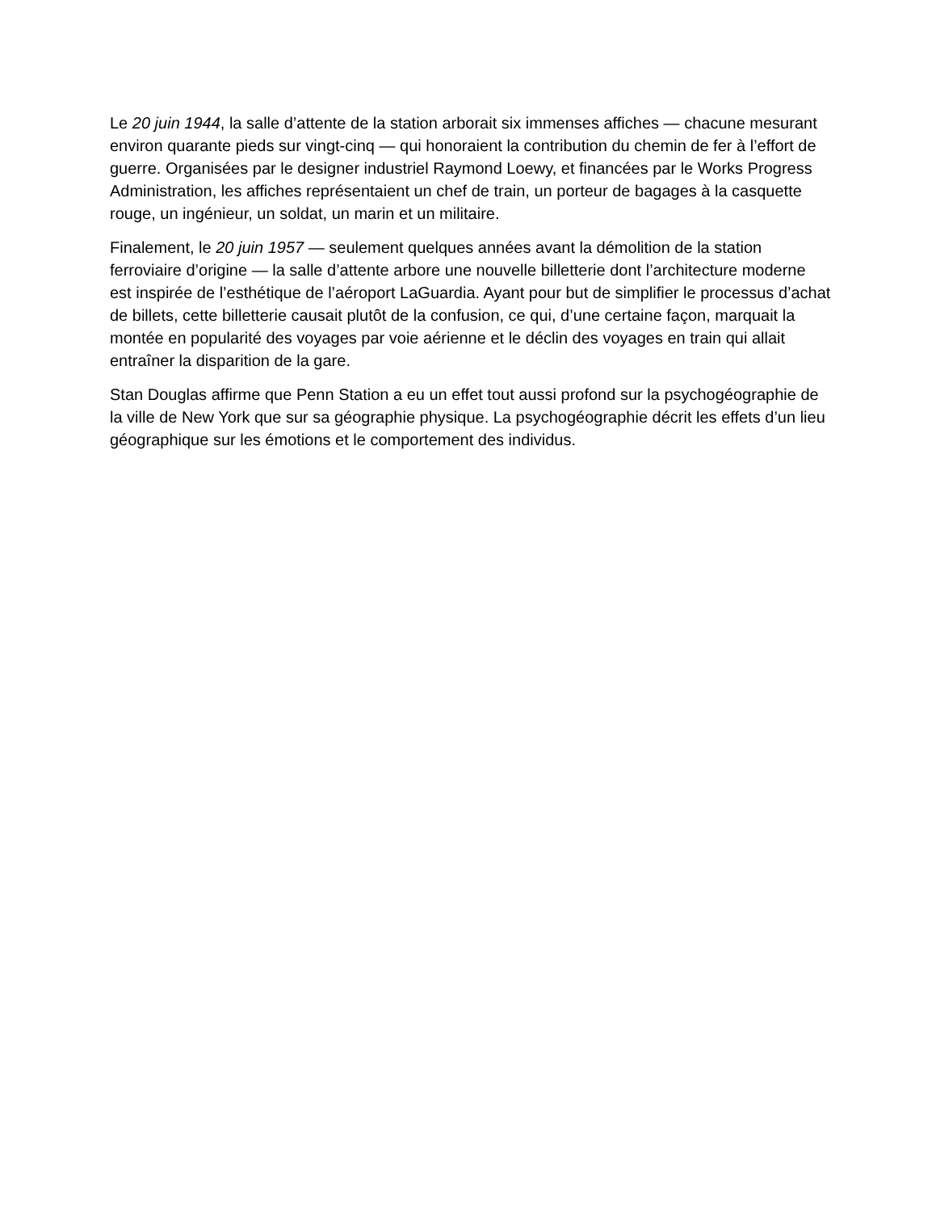Le 20 juin 1944, la salle d’attente de la station arborait six immenses affiches — chacune mesurant environ quarante pieds sur vingt-cinq — qui honoraient la contribution du chemin de fer à l’effort de guerre. Organisées par le designer industriel Raymond Loewy, et financées par le Works Progress Administration, les affiches représentaient un chef de train, un porteur de bagages à la casquette rouge, un ingénieur, un soldat, un marin et un militaire.
Finalement, le 20 juin 1957 — seulement quelques années avant la démolition de la station ferroviaire d’origine — la salle d’attente arbore une nouvelle billetterie dont l’architecture moderne est inspirée de l’esthétique de l’aéroport LaGuardia. Ayant pour but de simplifier le processus d’achat de billets, cette billetterie causait plutôt de la confusion, ce qui, d’une certaine façon, marquait la montée en popularité des voyages par voie aérienne et le déclin des voyages en train qui allait entraîner la disparition de la gare.
Stan Douglas affirme que Penn Station a eu un effet tout aussi profond sur la psychogéographie de la ville de New York que sur sa géographie physique. La psychogéographie décrit les effets d’un lieu géographique sur les émotions et le comportement des individus.